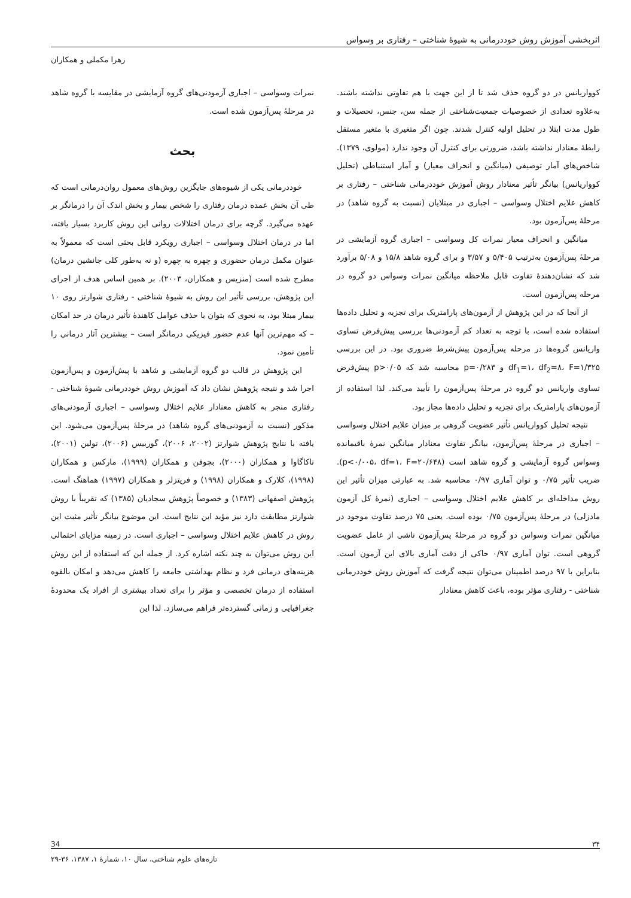اثربخشی آموزش روش خوددرمانی به شیوهٔ شناختی – رفتاری بر وسواس
زهرا مکملی و همکاران
کوواریانس در دو گروه حذف شد تا از این جهت با هم تفاوتی نداشته باشند. به‌علاوه تعدادی از خصوصیات جمعیت‌شناختی از جمله سن، جنس، تحصیلات و طول مدت ابتلا در تحلیل اولیه کنترل شدند. چون اگر متغیری با متغیر مستقل رابطهٔ معنادار نداشته باشد، ضرورتی برای کنترل آن وجود ندارد (مولوی، ۱۳۷۹). شاخص‌های آمار توصیفی (میانگین و انحراف معیار) و آمار استنباطی (تحلیل کوواریانس) بیانگر تأثیر معنادار روش آموزش خوددرمانی شناختی – رفتاری بر کاهش علایم اختلال وسواسی – اجباری در مبتلایان (نسبت به گروه شاهد) در مرحلهٔ پس‌آزمون بود.
میانگین و انحراف معیار نمرات کل وسواسی – اجباری گروه آزمایشی در مرحلهٔ پس‌آزمون به‌ترتیب ۵/۴۰۵ و ۳/۵۷ و برای گروه شاهد ۱۵/۸ و ۵/۰۸ برآورد شد که نشان‌دهندهٔ تفاوت قابل ملاحظه میانگین نمرات وسواس دو گروه در مرحله پس‌آزمون است.
از آنجا که در این پژوهش از آزمون‌های پارامتریک برای تجزیه و تحلیل داده‌ها استفاده شده است، با توجه به تعداد کم آزمودنی‌ها بررسی پیش‌فرض تساوی واریانس گروه‌ها در مرحله پس‌آزمون پیش‌شرط ضروری بود. در این بررسی df<sub>1</sub>=۱، df<sub>2</sub>=۸، F=۱/۳۲۵ و p=۰/۲۸۳ محاسبه شد که p>۰/۰۵ پیش‌فرض تساوی واریانس دو گروه در مرحلهٔ پس‌آزمون را تأیید می‌کند. لذا استفاده از آزمون‌های پارامتریک برای تجزیه و تحلیل داده‌ها مجاز بود.
نتیجه تحلیل کوواریانس تأثیر عضویت گروهی بر میزان علایم اختلال وسواسی – اجباری در مرحلهٔ پس‌آزمون، بیانگر تفاوت معنادار میانگین نمرهٔ باقیمانده وسواس گروه آزمایشی و گروه شاهد است (p<۰/۰۰۵، df=۱، F=۲۰/۶۴۸). ضریب تأثیر ۰/۷۵ و توان آماری ۰/۹۷ محاسبه شد. به عبارتی میزان تأثیر این روش مداخله‌ای بر کاهش علایم اختلال وسواسی – اجباری (نمرهٔ کل آزمون مادزلی) در مرحلهٔ پس‌آزمون ۰/۷۵ بوده است. یعنی ۷۵ درصد تفاوت موجود در میانگین نمرات وسواس دو گروه در مرحلهٔ پس‌آزمون ناشی از عامل عضویت گروهی است. توان آماری ۰/۹۷ حاکی از دقت آماری بالای این آزمون است. بنابراین با ۹۷ درصد اطمینان می‌توان نتیجه گرفت که آموزش روش خوددرمانی شناختی - رفتاری مؤثر بوده، باعث کاهش معنادار
نمرات وسواسی – اجباری آزمودنی‌های گروه آزمایشی در مقایسه با گروه شاهد در مرحلهٔ پس‌آزمون شده است.
بحث
خوددرمانی یکی از شیوه‌های جایگزین روش‌های معمول روان‌درمانی است که طی آن بخش عمده درمان رفتاری را شخص بیمار و بخش اندک آن را درمانگر بر عهده می‌گیرد. گرچه برای درمان اختلالات روانی این روش کاربرد بسیار یافته، اما در درمان اختلال وسواسی – اجباری رویکرد قابل بحثی است که معمولاً به عنوان مکمل درمان حضوری و چهره به چهره (و نه به‌طور کلی جانشین درمان) مطرح شده است (منزیس و همکاران، ۲۰۰۳). بر همین اساس هدف از اجرای این پژوهش، بررسی تأثیر این روش به شیوهٔ شناختی - رفتاری شوارتز روی ۱۰ بیمار مبتلا بود، به نحوی که بتوان با حذف عوامل کاهندهٔ تأثیر درمان در حد امکان – که مهم‌ترین آنها عدم حضور فیزیکی درمانگر است – بیشترین آثار درمانی را تأمین نمود.
این پژوهش در قالب دو گروه آزمایشی و شاهد با پیش‌آزمون و پس‌آزمون اجرا شد و نتیجه پژوهش نشان داد که آموزش روش خوددرمانی شیوهٔ شناختی - رفتاری منجر به کاهش معنادار علایم اختلال وسواسی – اجباری آزمودنی‌های مذکور (نسبت به آزمودنی‌های گروه شاهد) در مرحلهٔ پس‌آزمون می‌شود. این یافته با نتایج پژوهش شوارتز (۲۰۰۲، ۲۰۰۶)، گوربیس (۲۰۰۶)، تولین (۲۰۰۱)، ناکاگاوا و همکاران (۲۰۰۰)، بچوفن و همکاران (۱۹۹۹)، مارکس و همکاران (۱۹۹۸)، کلارک و همکاران (۱۹۹۸) و فریتزلر و همکاران (۱۹۹۷) هماهنگ است. پژوهش اصفهانی (۱۳۸۳) و خصوصاً پژوهش سجادیان (۱۳۸۵) که تقریباً با روش شوارتز مطابقت دارد نیز مؤید این نتایج است. این موضوع بیانگر تأثیر مثبت این روش در کاهش علایم اختلال وسواسی – اجباری است. در زمینه مزایای احتمالی این روش می‌توان به چند نکته اشاره کرد. از جمله این که استفاده از این روش هزینه‌های درمانی فرد و نظام بهداشتی جامعه را کاهش می‌دهد و امکان بالقوه استفاده از درمان تخصصی و مؤثر را برای تعداد بیشتری از افراد یک محدودهٔ جغرافیایی و زمانی گسترده‌تر فراهم می‌سازد. لذا این
۳۴ 34
تازه‌های علوم شناختی، سال ۱۰، شمارهٔ ۱، ۱۳۸۷، ۳۶-۲۹